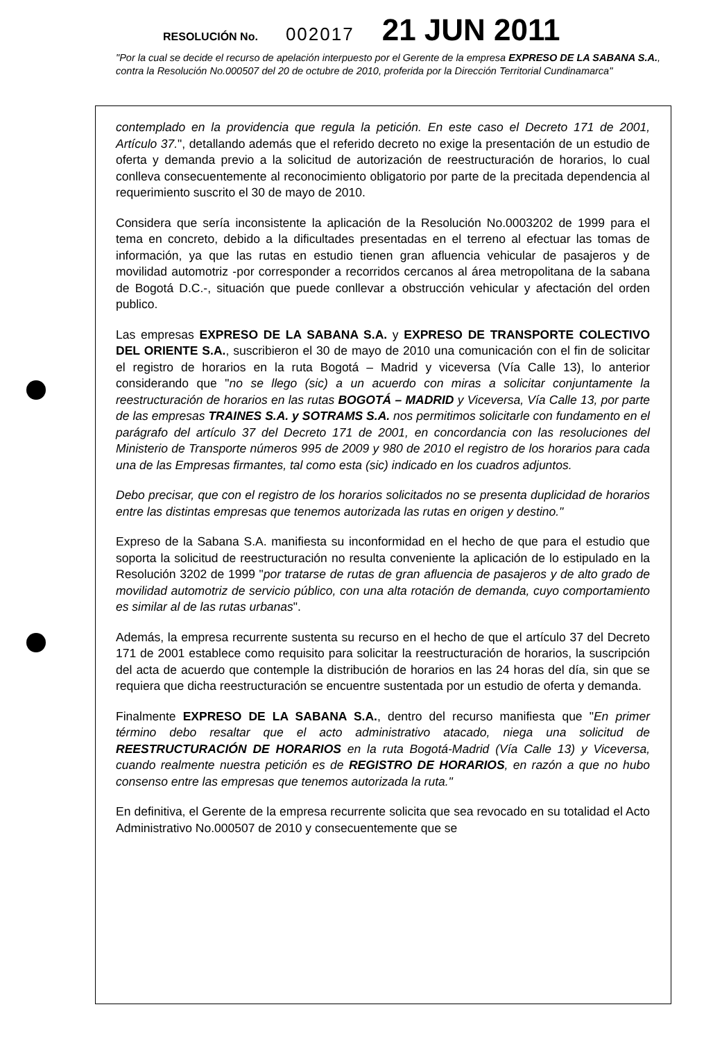RESOLUCIÓN No. 002017 21 JUN 2011
"Por la cual se decide el recurso de apelación interpuesto por el Gerente de la empresa EXPRESO DE LA SABANA S.A., contra la Resolución No.000507 del 20 de octubre de 2010, proferida por la Dirección Territorial Cundinamarca"
contemplado en la providencia que regula la petición. En este caso el Decreto 171 de 2001, Artículo 37.", detallando además que el referido decreto no exige la presentación de un estudio de oferta y demanda previo a la solicitud de autorización de reestructuración de horarios, lo cual conlleva consecuentemente al reconocimiento obligatorio por parte de la precitada dependencia al requerimiento suscrito el 30 de mayo de 2010.
Considera que sería inconsistente la aplicación de la Resolución No.0003202 de 1999 para el tema en concreto, debido a la dificultades presentadas en el terreno al efectuar las tomas de información, ya que las rutas en estudio tienen gran afluencia vehicular de pasajeros y de movilidad automotriz -por corresponder a recorridos cercanos al área metropolitana de la sabana de Bogotá D.C.-, situación que puede conllevar a obstrucción vehicular y afectación del orden publico.
Las empresas EXPRESO DE LA SABANA S.A. y EXPRESO DE TRANSPORTE COLECTIVO DEL ORIENTE S.A., suscribieron el 30 de mayo de 2010 una comunicación con el fin de solicitar el registro de horarios en la ruta Bogotá – Madrid y viceversa (Vía Calle 13), lo anterior considerando que "no se llego (sic) a un acuerdo con miras a solicitar conjuntamente la reestructuración de horarios en las rutas BOGOTÁ – MADRID y Viceversa, Vía Calle 13, por parte de las empresas TRAINES S.A. y SOTRAMS S.A. nos permitimos solicitarle con fundamento en el parágrafo del artículo 37 del Decreto 171 de 2001, en concordancia con las resoluciones del Ministerio de Transporte números 995 de 2009 y 980 de 2010 el registro de los horarios para cada una de las Empresas firmantes, tal como esta (sic) indicado en los cuadros adjuntos.
Debo precisar, que con el registro de los horarios solicitados no se presenta duplicidad de horarios entre las distintas empresas que tenemos autorizada las rutas en origen y destino."
Expreso de la Sabana S.A. manifiesta su inconformidad en el hecho de que para el estudio que soporta la solicitud de reestructuración no resulta conveniente la aplicación de lo estipulado en la Resolución 3202 de 1999 "por tratarse de rutas de gran afluencia de pasajeros y de alto grado de movilidad automotriz de servicio público, con una alta rotación de demanda, cuyo comportamiento es similar al de las rutas urbanas".
Además, la empresa recurrente sustenta su recurso en el hecho de que el artículo 37 del Decreto 171 de 2001 establece como requisito para solicitar la reestructuración de horarios, la suscripción del acta de acuerdo que contemple la distribución de horarios en las 24 horas del día, sin que se requiera que dicha reestructuración se encuentre sustentada por un estudio de oferta y demanda.
Finalmente EXPRESO DE LA SABANA S.A., dentro del recurso manifiesta que "En primer término debo resaltar que el acto administrativo atacado, niega una solicitud de REESTRUCTURACIÓN DE HORARIOS en la ruta Bogotá-Madrid (Vía Calle 13) y Viceversa, cuando realmente nuestra petición es de REGISTRO DE HORARIOS, en razón a que no hubo consenso entre las empresas que tenemos autorizada la ruta."
En definitiva, el Gerente de la empresa recurrente solicita que sea revocado en su totalidad el Acto Administrativo No.000507 de 2010 y consecuentemente que se